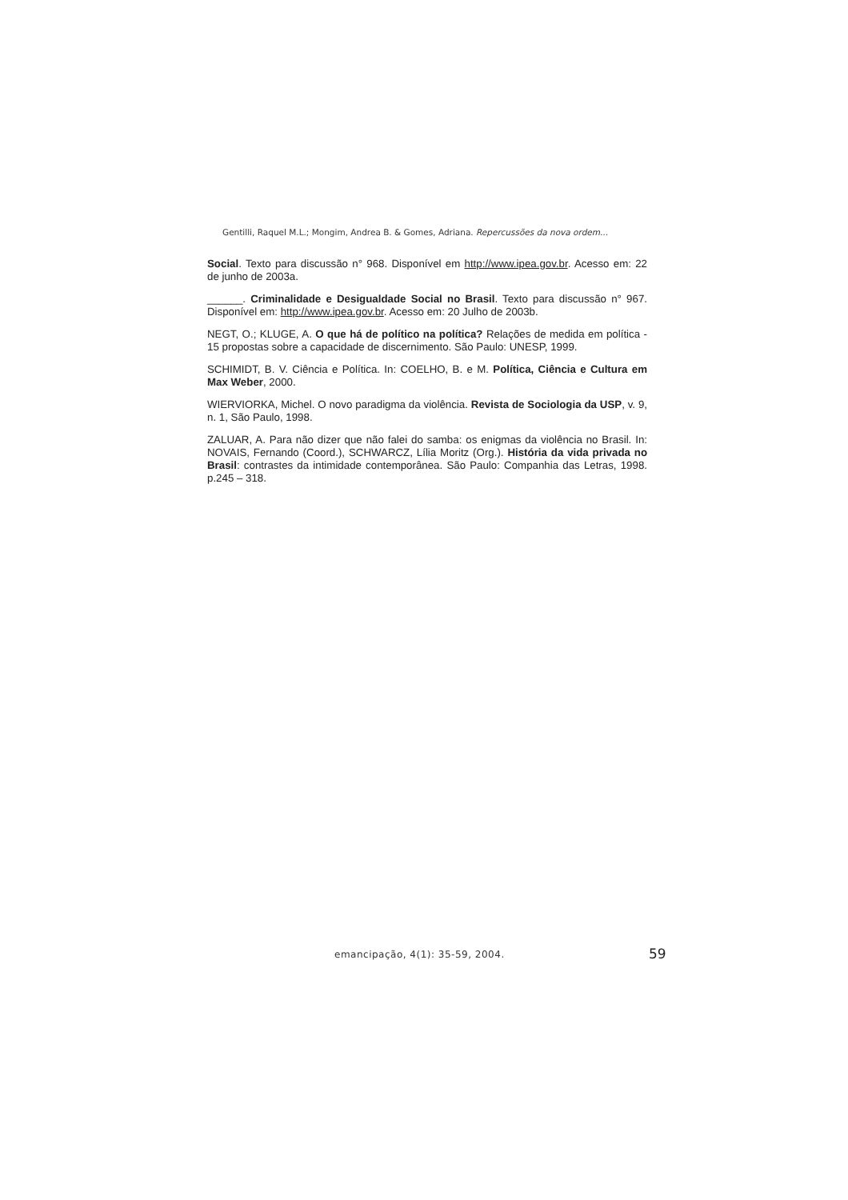Gentilli, Raquel M.L.; Mongim, Andrea B. & Gomes, Adriana. Repercussões da nova ordem...
Social. Texto para discussão n° 968. Disponível em http://www.ipea.gov.br. Acesso em: 22 de junho de 2003a.
______. Criminalidade e Desigualdade Social no Brasil. Texto para discussão n° 967. Disponível em: http://www.ipea.gov.br. Acesso em: 20 Julho de 2003b.
NEGT, O.; KLUGE, A. O que há de político na política? Relações de medida em política - 15 propostas sobre a capacidade de discernimento. São Paulo: UNESP, 1999.
SCHIMIDT, B. V. Ciência e Política. In: COELHO, B. e M. Política, Ciência e Cultura em Max Weber, 2000.
WIERVIORKA, Michel. O novo paradigma da violência. Revista de Sociologia da USP, v. 9, n. 1, São Paulo, 1998.
ZALUAR, A. Para não dizer que não falei do samba: os enigmas da violência no Brasil. In: NOVAIS, Fernando (Coord.), SCHWARCZ, Lília Moritz (Org.). História da vida privada no Brasil: contrastes da intimidade contemporânea. São Paulo: Companhia das Letras, 1998. p.245 – 318.
emancipação, 4(1): 35-59, 2004.
59